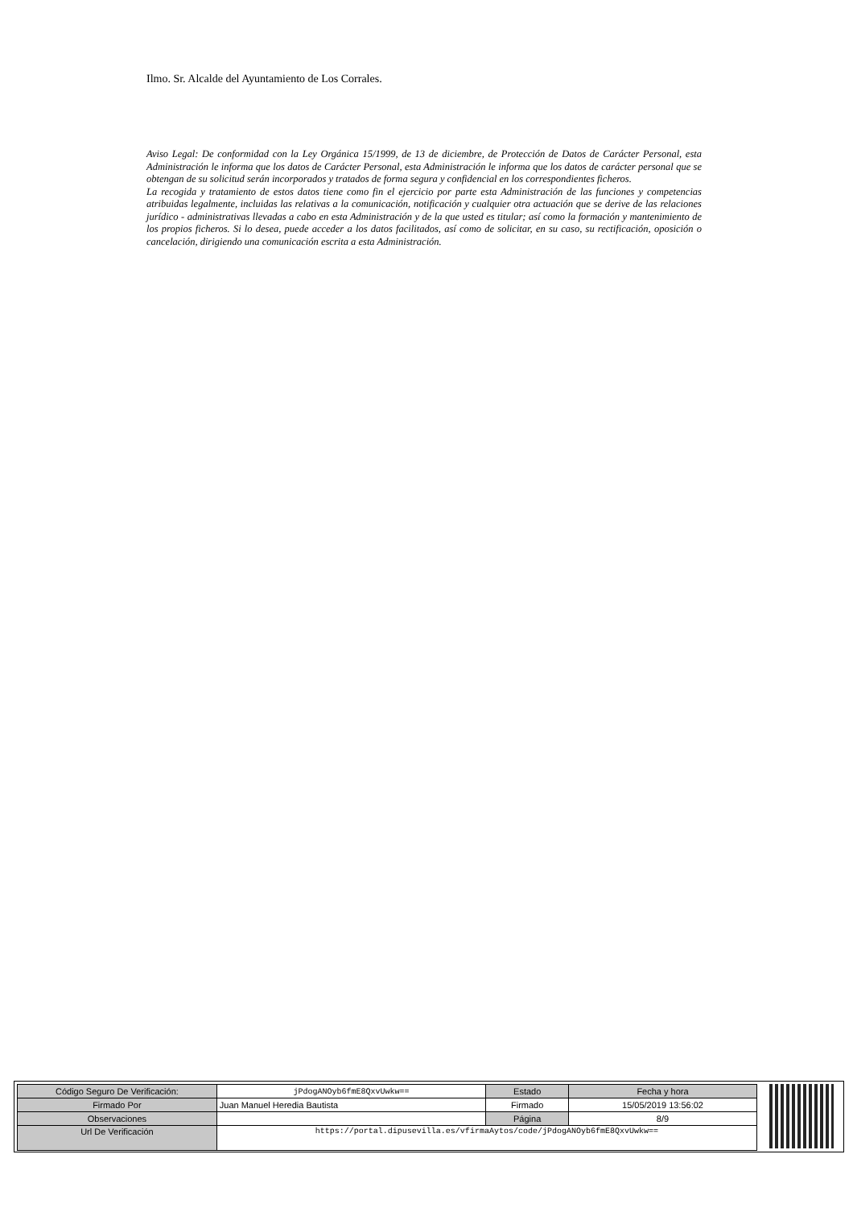Ilmo. Sr. Alcalde del Ayuntamiento de Los Corrales.
Aviso Legal: De conformidad con la Ley Orgánica 15/1999, de 13 de diciembre, de Protección de Datos de Carácter Personal, esta Administración le informa que los datos de Carácter Personal, esta Administración le informa que los datos de carácter personal que se obtengan de su solicitud serán incorporados y tratados de forma segura y confidencial en los correspondientes ficheros.
La recogida y tratamiento de estos datos tiene como fin el ejercicio por parte esta Administración de las funciones y competencias atribuidas legalmente, incluidas las relativas a la comunicación, notificación y cualquier otra actuación que se derive de las relaciones jurídico - administrativas llevadas a cabo en esta Administración y de la que usted es titular; así como la formación y mantenimiento de los propios ficheros. Si lo desea, puede acceder a los datos facilitados, así como de solicitar, en su caso, su rectificación, oposición o cancelación, dirigiendo una comunicación escrita a esta Administración.
| Código Seguro De Verificación: | jPdogANOyb6fmE8QxvUwkw== | Estado | Fecha y hora |
| Firmado Por | Juan Manuel Heredia Bautista | Firmado | 15/05/2019 13:56:02 |
| Observaciones | | Página | 8/9 |
| Url De Verificación | https://portal.dipusevilla.es/vfirmaAytos/code/jPdogANOyb6fmE8QxvUwkw== | | |